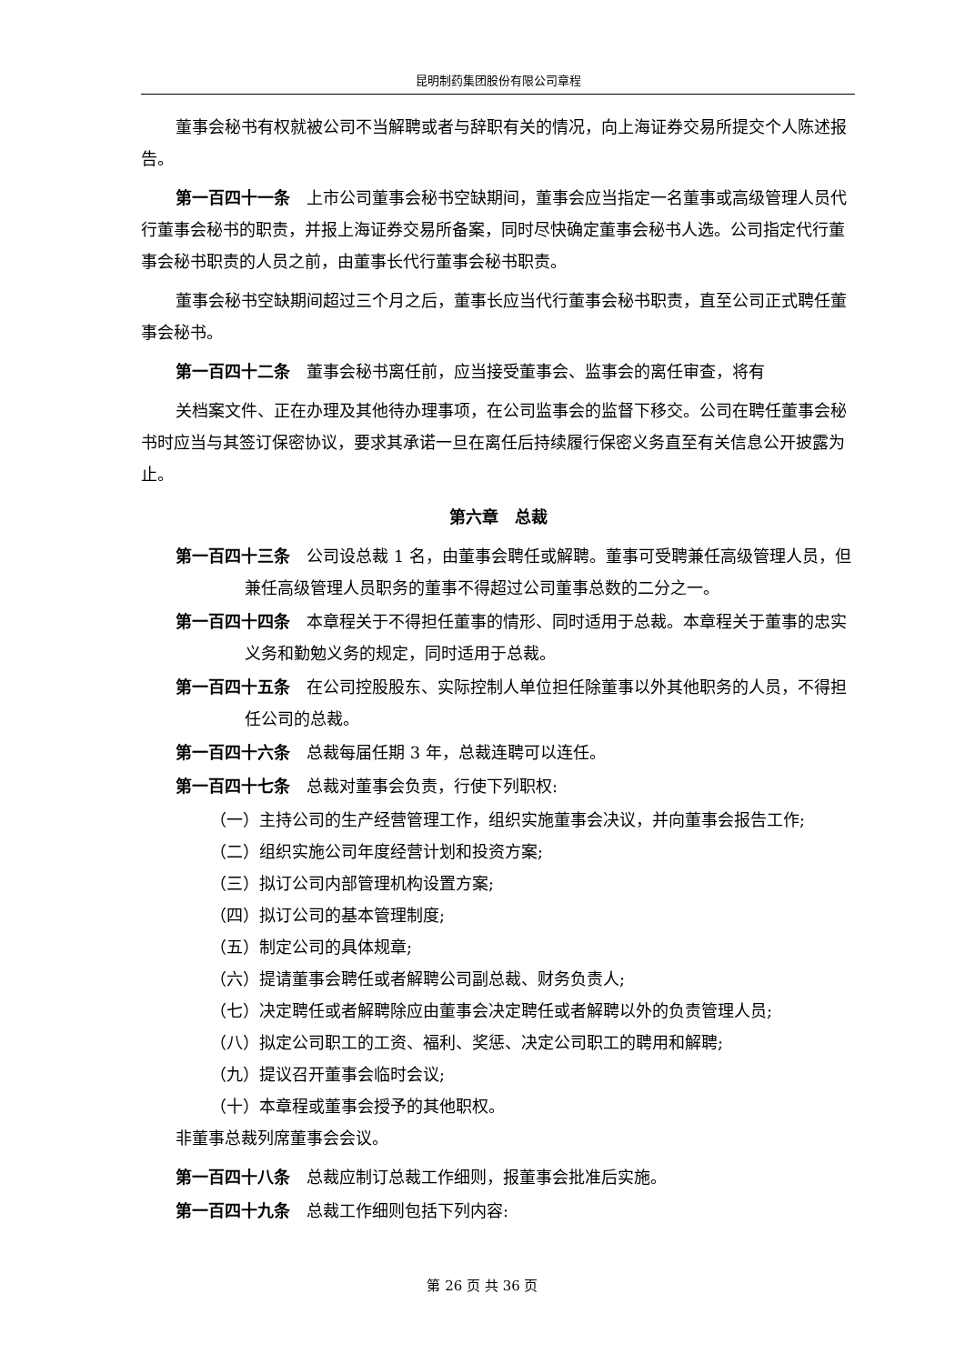昆明制药集团股份有限公司章程
董事会秘书有权就被公司不当解聘或者与辞职有关的情况，向上海证券交易所提交个人陈述报告。
第一百四十一条　上市公司董事会秘书空缺期间，董事会应当指定一名董事或高级管理人员代行董事会秘书的职责，并报上海证券交易所备案，同时尽快确定董事会秘书人选。公司指定代行董事会秘书职责的人员之前，由董事长代行董事会秘书职责。
董事会秘书空缺期间超过三个月之后，董事长应当代行董事会秘书职责，直至公司正式聘任董事会秘书。
第一百四十二条　董事会秘书离任前，应当接受董事会、监事会的离任审查，将有
关档案文件、正在办理及其他待办理事项，在公司监事会的监督下移交。公司在聘任董事会秘书时应当与其签订保密协议，要求其承诺一旦在离任后持续履行保密义务直至有关信息公开披露为止。
第六章　总裁
第一百四十三条　公司设总裁 1 名，由董事会聘任或解聘。董事可受聘兼任高级管理人员，但兼任高级管理人员职务的董事不得超过公司董事总数的二分之一。
第一百四十四条　本章程关于不得担任董事的情形、同时适用于总裁。本章程关于董事的忠实义务和勤勉义务的规定，同时适用于总裁。
第一百四十五条　在公司控股股东、实际控制人单位担任除董事以外其他职务的人员，不得担任公司的总裁。
第一百四十六条　总裁每届任期 3 年，总裁连聘可以连任。
第一百四十七条　总裁对董事会负责，行使下列职权:
（一）主持公司的生产经营管理工作，组织实施董事会决议，并向董事会报告工作;
（二）组织实施公司年度经营计划和投资方案;
（三）拟订公司内部管理机构设置方案;
（四）拟订公司的基本管理制度;
（五）制定公司的具体规章;
（六）提请董事会聘任或者解聘公司副总裁、财务负责人;
（七）决定聘任或者解聘除应由董事会决定聘任或者解聘以外的负责管理人员;
（八）拟定公司职工的工资、福利、奖惩、决定公司职工的聘用和解聘;
（九）提议召开董事会临时会议;
（十）本章程或董事会授予的其他职权。
非董事总裁列席董事会会议。
第一百四十八条　总裁应制订总裁工作细则，报董事会批准后实施。
第一百四十九条　总裁工作细则包括下列内容:
第 26 页 共 36 页